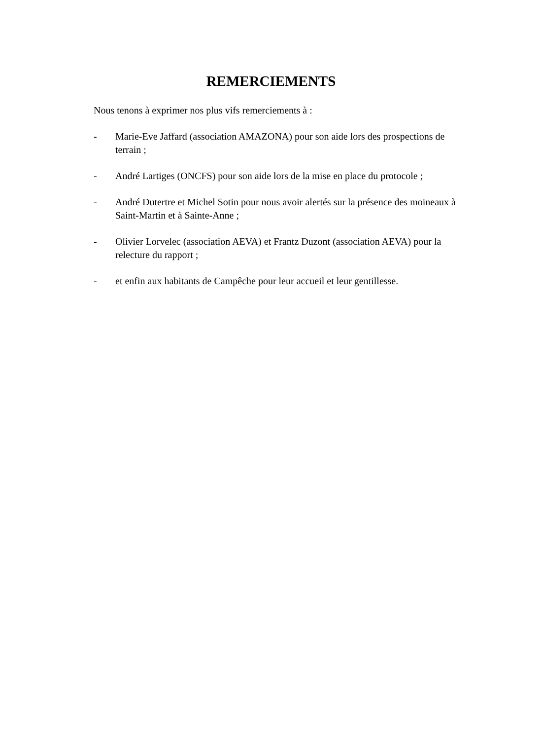REMERCIEMENTS
Nous tenons à exprimer nos plus vifs remerciements à :
- Marie-Eve Jaffard (association AMAZONA) pour son aide lors des prospections de terrain ;
- André Lartiges (ONCFS) pour son aide lors de la mise en place du protocole ;
- André Dutertre et Michel Sotin pour nous avoir alertés sur la présence des moineaux à Saint-Martin et à Sainte-Anne ;
- Olivier Lorvelec (association AEVA) et Frantz Duzont (association AEVA) pour la relecture du rapport ;
- et enfin aux habitants de Campêche pour leur accueil et leur gentillesse.